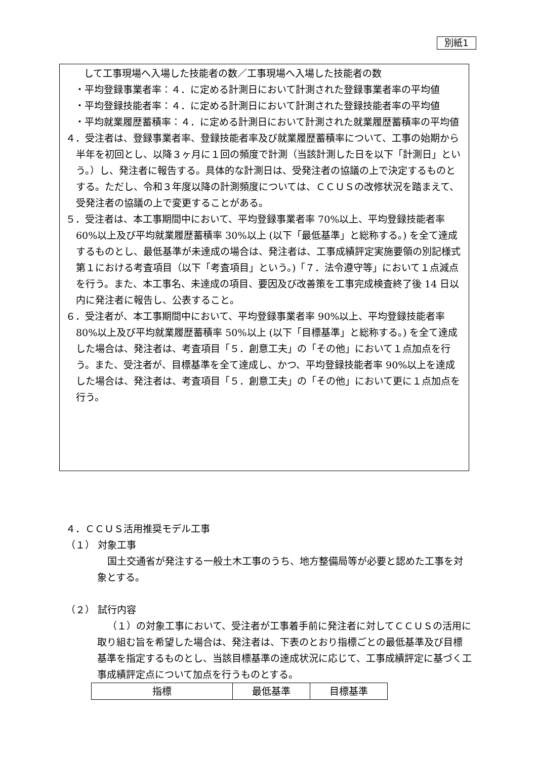別紙1
して工事現場へ入場した技能者の数／工事現場へ入場した技能者の数
・平均登録事業者率：４．に定める計測日において計測された登録事業者率の平均値
・平均登録技能者率：４．に定める計測日において計測された登録技能者率の平均値
・平均就業履歴蓄積率：４．に定める計測日において計測された就業履歴蓄積率の平均値
４．受注者は、登録事業者率、登録技能者率及び就業履歴蓄積率について、工事の始期から半年を初回とし、以降３ヶ月に１回の頻度で計測（当該計測した日を以下「計測日」という。）し、発注者に報告する。具体的な計測日は、受発注者の協議の上で決定するものとする。ただし、令和３年度以降の計測頻度については、ＣＣＵＳの改修状況を踏まえて、受発注者の協議の上で変更することがある。
５．受注者は、本工事期間中において、平均登録事業者率 70%以上、平均登録技能者率 60%以上及び平均就業履歴蓄積率 30%以上 (以下「最低基準」と総称する。) を全て達成するものとし、最低基準が未達成の場合は、発注者は、工事成績評定実施要領の別記様式第１における考査項目（以下「考査項目」という。)「７．法令遵守等」において１点減点を行う。また、本工事名、未達成の項目、要因及び改善策を工事完成検査終了後 14 日以内に発注者に報告し、公表すること。
６．受注者が、本工事期間中において、平均登録事業者率 90%以上、平均登録技能者率 80%以上及び平均就業履歴蓄積率 50%以上 (以下「目標基準」と総称する。) を全て達成した場合は、発注者は、考査項目「５．創意工夫」の「その他」において１点加点を行う。また、受注者が、目標基準を全て達成し、かつ、平均登録技能者率 90%以上を達成した場合は、発注者は、考査項目「５．創意工夫」の「その他」において更に１点加点を行う。
４．ＣＣＵＳ活用推奨モデル工事
（１） 対象工事
国土交通省が発注する一般土木工事のうち、地方整備局等が必要と認めた工事を対象とする。
（２） 試行内容
（１）の対象工事において、受注者が工事着手前に発注者に対してＣＣＵＳの活用に取り組む旨を希望した場合は、発注者は、下表のとおり指標ごとの最低基準及び目標基準を指定するものとし、当該目標基準の達成状況に応じて、工事成績評定に基づく工事成績評定点について加点を行うものとする。
| 指標 | 最低基準 | 目標基準 |